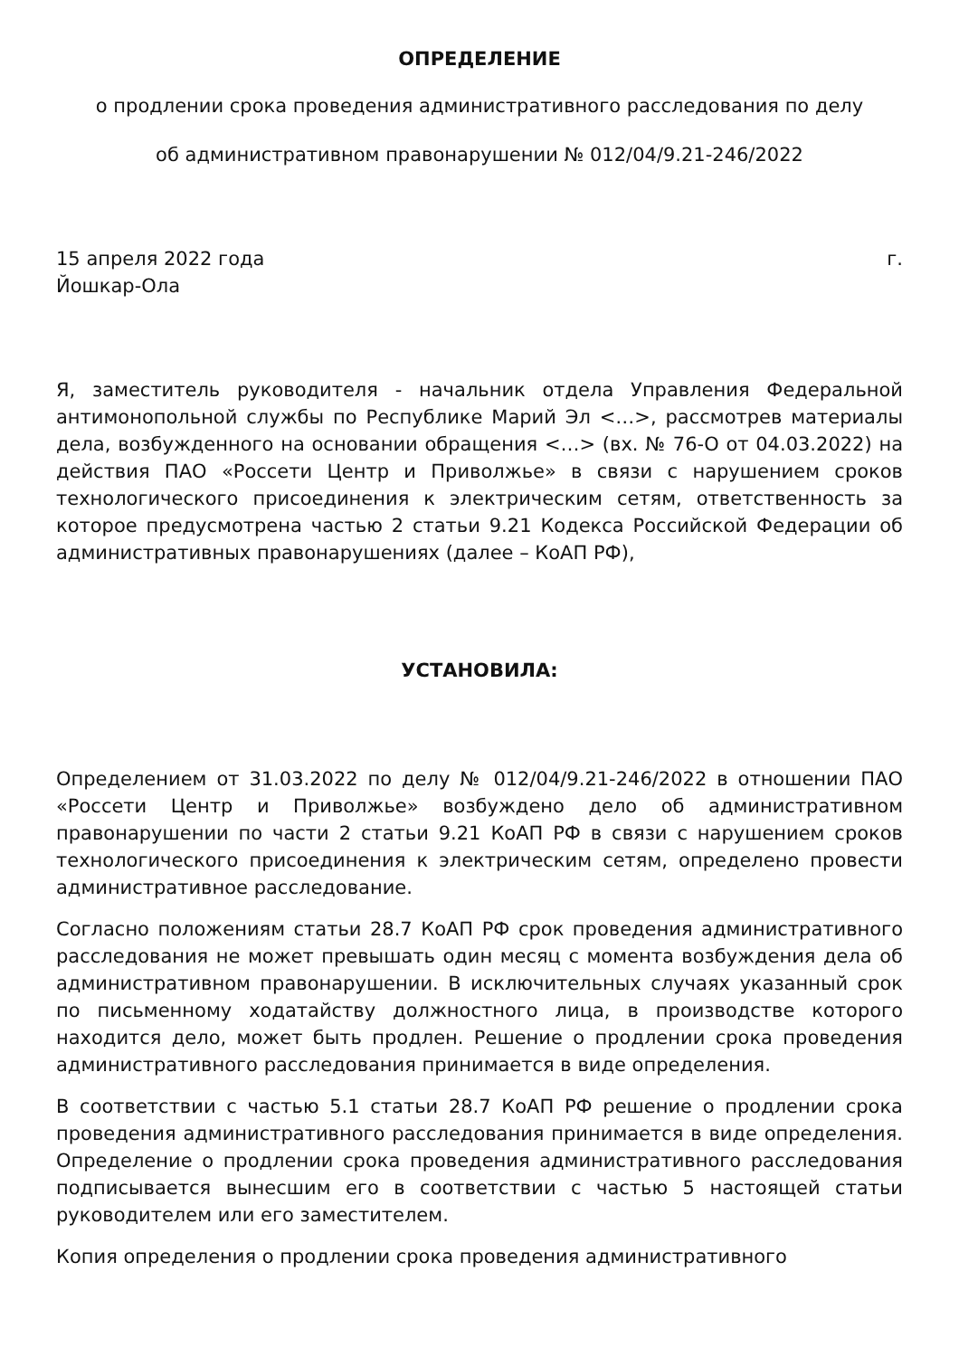ОПРЕДЕЛЕНИЕ
о продлении срока проведения административного расследования по делу
об административном правонарушении № 012/04/9.21-246/2022
15 апреля 2022 года г.
Йошкар-Ола
Я, заместитель руководителя - начальник отдела Управления Федеральной антимонопольной службы по Республике Марий Эл <…>, рассмотрев материалы дела, возбужденного на основании обращения <…> (вх. № 76-О от 04.03.2022) на действия ПАО «Россети Центр и Приволжье» в связи с нарушением сроков технологического присоединения к электрическим сетям, ответственность за которое предусмотрена частью 2 статьи 9.21 Кодекса Российской Федерации об административных правонарушениях (далее – КоАП РФ),
УСТАНОВИЛА:
Определением от 31.03.2022 по делу № 012/04/9.21-246/2022 в отношении ПАО «Россети Центр и Приволжье» возбуждено дело об административном правонарушении по части 2 статьи 9.21 КоАП РФ в связи с нарушением сроков технологического присоединения к электрическим сетям, определено провести административное расследование.
Согласно положениям статьи 28.7 КоАП РФ срок проведения административного расследования не может превышать один месяц с момента возбуждения дела об административном правонарушении. В исключительных случаях указанный срок по письменному ходатайству должностного лица, в производстве которого находится дело, может быть продлен. Решение о продлении срока проведения административного расследования принимается в виде определения.
В соответствии с частью 5.1 статьи 28.7 КоАП РФ решение о продлении срока проведения административного расследования принимается в виде определения. Определение о продлении срока проведения административного расследования подписывается вынесшим его в соответствии с частью 5 настоящей статьи руководителем или его заместителем.
Копия определения о продлении срока проведения административного